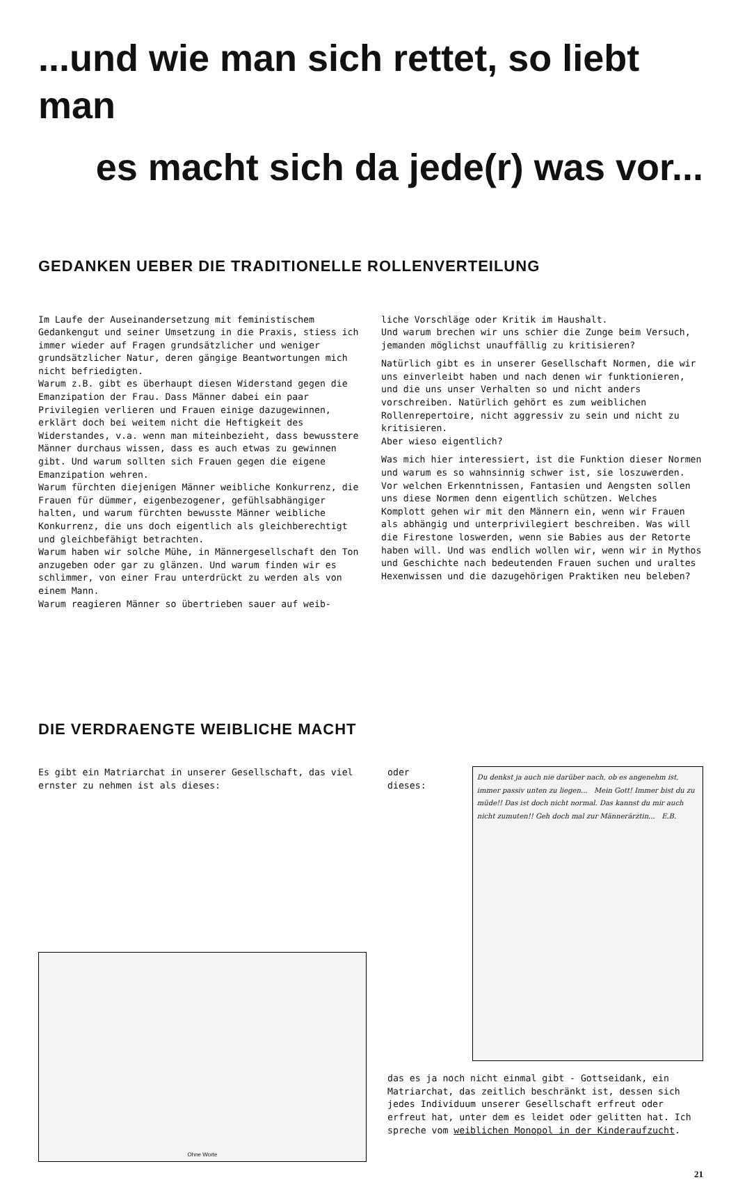...und wie man sich rettet, so liebt man
es macht sich da jede(r) was vor...
GEDANKEN UEBER DIE TRADITIONELLE ROLLENVERTEILUNG
Im Laufe der Auseinandersetzung mit feministischem Gedankengut und seiner Umsetzung in die Praxis, stiess ich immer wieder auf Fragen grundsätzlicher und weniger grundsätzlicher Natur, deren gängige Beantwortungen mich nicht befriedigten.
Warum z.B. gibt es überhaupt diesen Widerstand gegen die Emanzipation der Frau. Dass Männer dabei ein paar Privilegien verlieren und Frauen einige dazugewinnen, erklärt doch bei weitem nicht die Heftigkeit des Widerstandes, v.a. wenn man miteinbezieht, dass bewusstere Männer durchaus wissen, dass es auch etwas zu gewinnen gibt. Und warum sollten sich Frauen gegen die eigene Emanzipation wehren.
Warum fürchten diejenigen Männer weibliche Konkurrenz, die Frauen für dümmer, eigenbezogener, gefühlsabhängiger halten, und warum fürchten bewusste Männer weibliche Konkurrenz, die uns doch eigentlich als gleichberechtigt und gleichbefähigt betrachten.
Warum haben wir solche Mühe, in Männergesellschaft den Ton anzugeben oder gar zu glänzen. Und warum finden wir es schlimmer, von einer Frau unterdrückt zu werden als von einem Mann.
Warum reagieren Männer so übertrieben sauer auf weib-
liche Vorschläge oder Kritik im Haushalt.
Und warum brechen wir uns schier die Zunge beim Versuch, jemanden möglichst unauffällig zu kritisieren?
Natürlich gibt es in unserer Gesellschaft Normen, die wir uns einverleibt haben und nach denen wir funktionieren, und die uns unser Verhalten so und nicht anders vorschreiben. Natürlich gehört es zum weiblichen Rollenrepertoire, nicht aggressiv zu sein und nicht zu kritisieren.
Aber wieso eigentlich?
Was mich hier interessiert, ist die Funktion dieser Normen und warum es so wahnsinnig schwer ist, sie loszuwerden.
Vor welchen Erkenntnissen, Fantasien und Aengsten sollen uns diese Normen denn eigentlich schützen. Welches Komplott gehen wir mit den Männern ein, wenn wir Frauen als abhängig und unterprivilegiert beschreiben. Was will die Firestone loswerden, wenn sie Babies aus der Retorte haben will. Und was endlich wollen wir, wenn wir in Mythos und Geschichte nach bedeutenden Frauen suchen und uraltes Hexenwissen und die dazugehörigen Praktiken neu beleben?
DIE VERDRAENGTE WEIBLICHE MACHT
Es gibt ein Matriarchat in unserer Gesellschaft, das viel ernster zu nehmen ist als dieses:
Ohne Worte
oder dieses:
Du denkst ja auch nie darüber nach, ob es angenehm ist, immer passiv unten zu liegen... Mein Gott! Immer bist du zu müde!! Das ist doch nicht normal. Das kannst du mir auch nicht zumuten!! Geh doch mal zur Männerärztin... E.B.
das es ja noch nicht einmal gibt - Gottseidank, ein Matriarchat, das zeitlich beschränkt ist, dessen sich jedes Individuum unserer Gesellschaft erfreut oder erfreut hat, unter dem es leidet oder gelitten hat. Ich spreche vom weiblichen Monopol in der Kinderaufzucht.
21